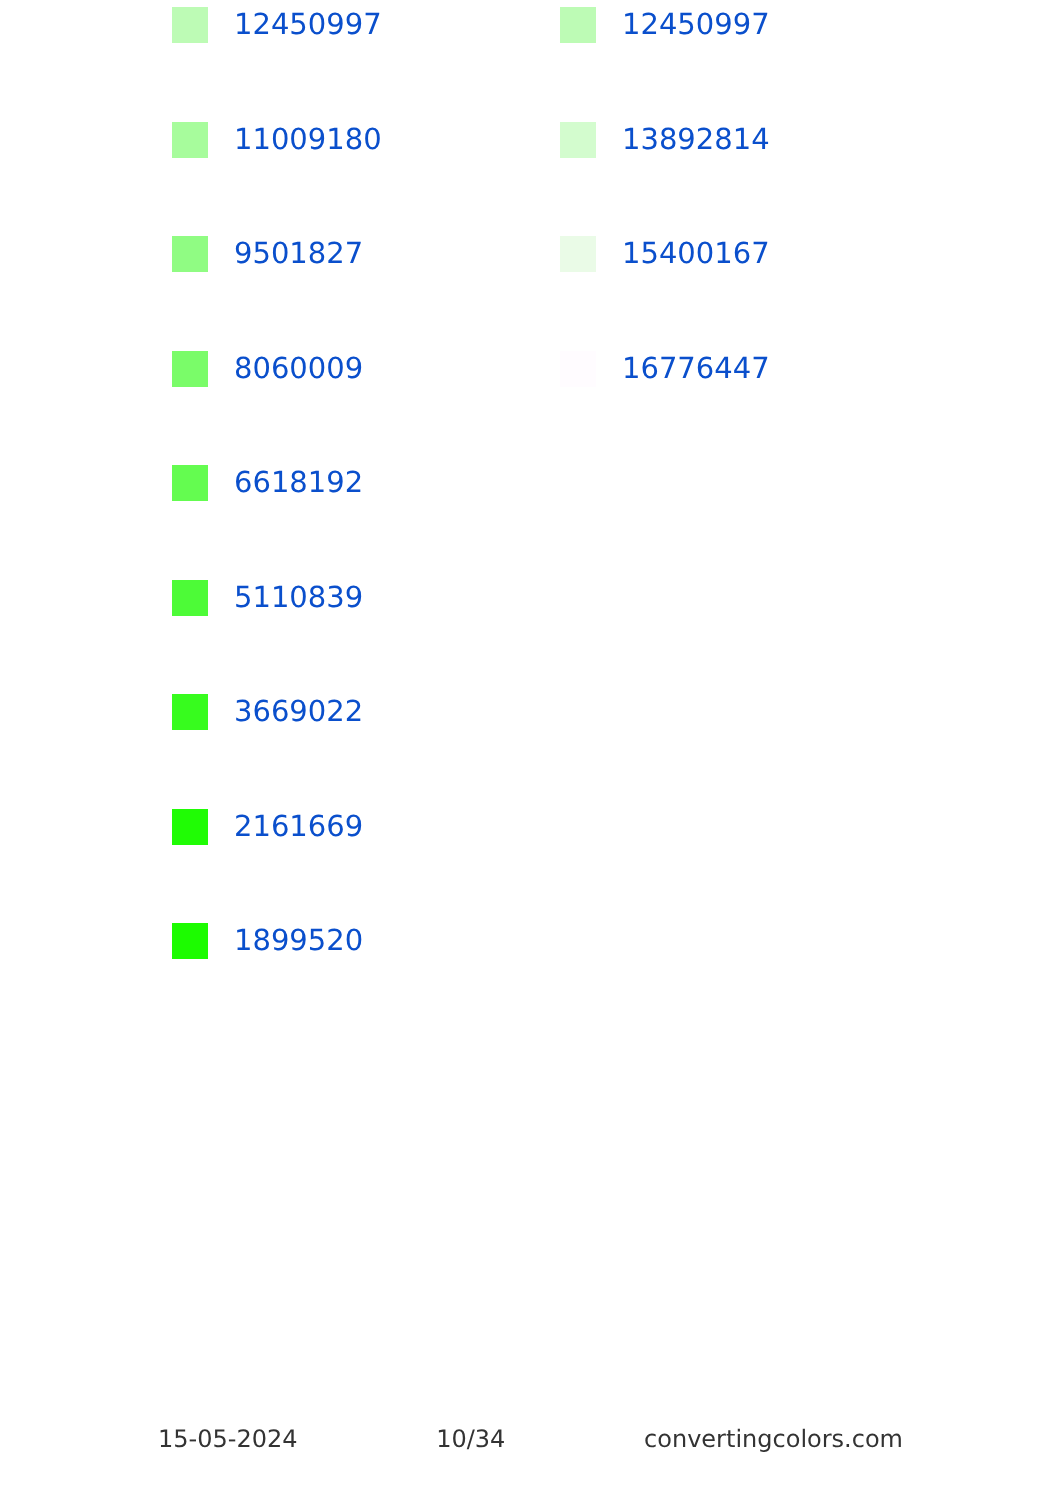12450997
11009180
9501827
8060009
6618192
5110839
3669022
2161669
1899520
12450997
13892814
15400167
16776447
15-05-2024 10/34 convertingcolors.com